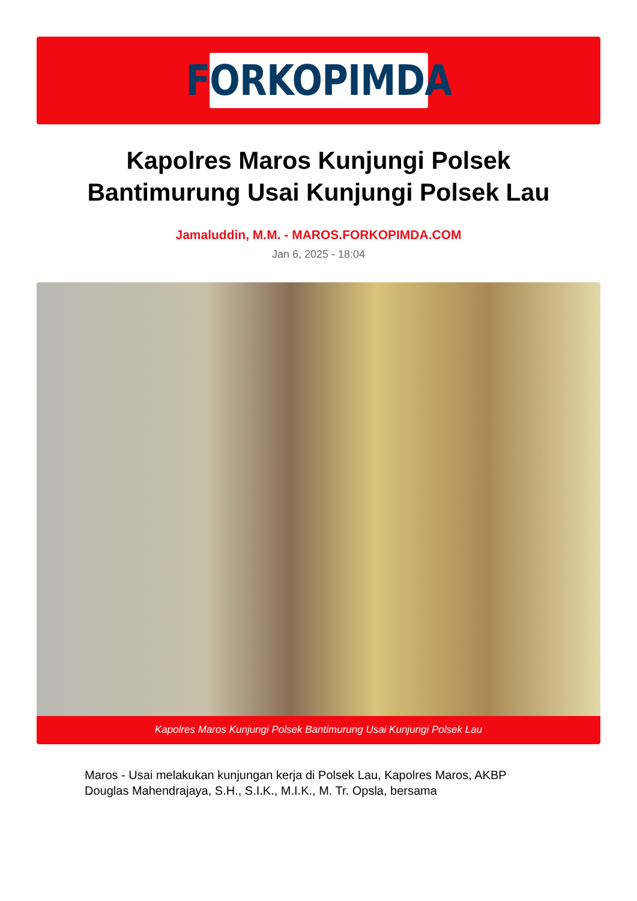FORKOPIMDA
Kapolres Maros Kunjungi Polsek Bantimurung Usai Kunjungi Polsek Lau
Jamaluddin, M.M. - MAROS.FORKOPIMDA.COM
Jan 6, 2025 - 18:04
Kapolres Maros Kunjungi Polsek Bantimurung Usai Kunjungi Polsek Lau
Maros - Usai melakukan kunjungan kerja di Polsek Lau, Kapolres Maros, AKBP Douglas Mahendrajaya, S.H., S.I.K., M.I.K., M. Tr. Opsla, bersama